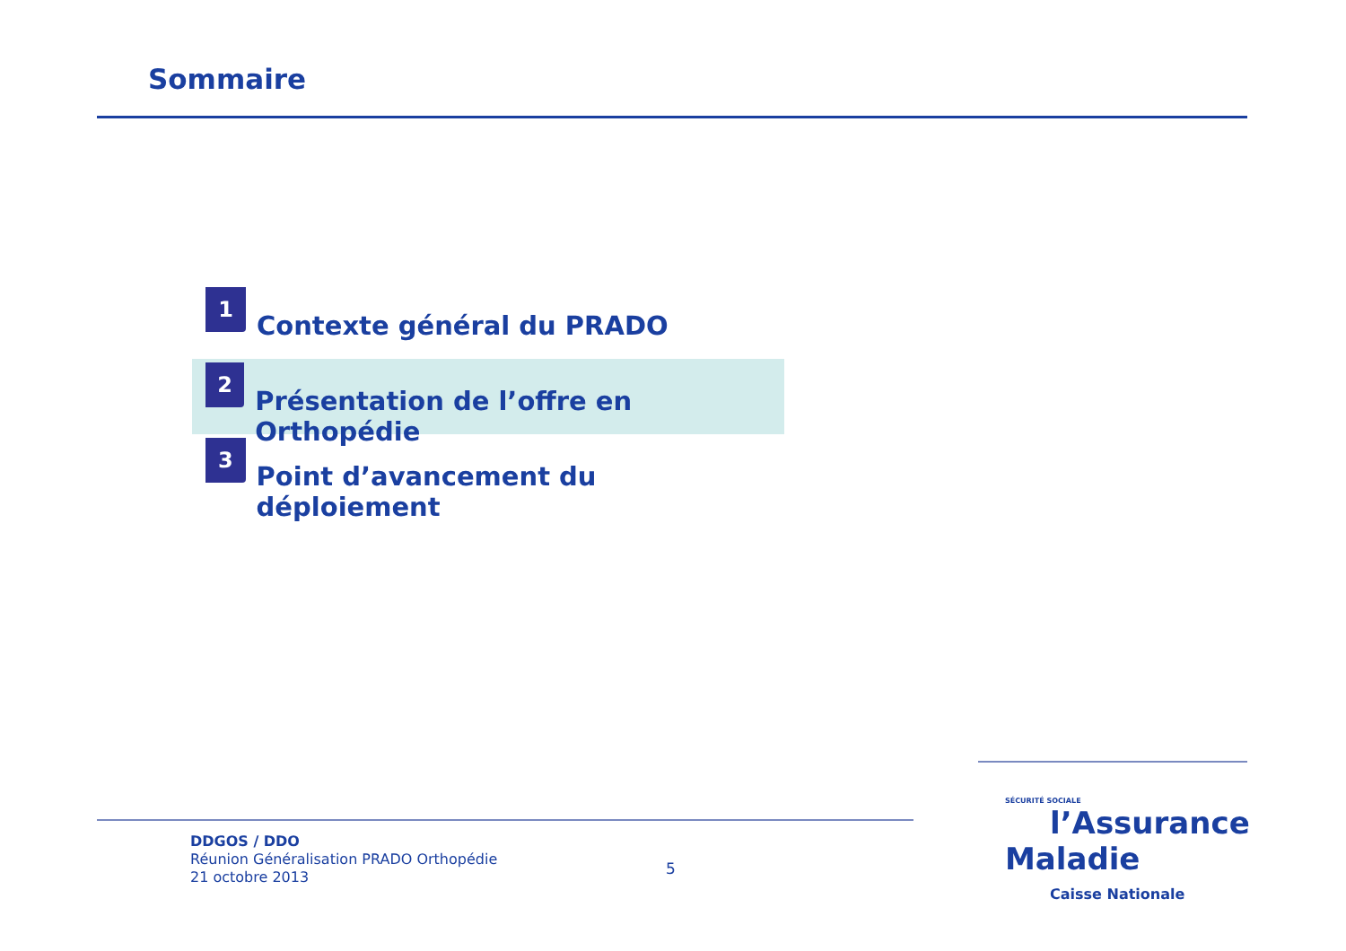Sommaire
1
Contexte général du PRADO
2
Présentation de l’offre en Orthopédie
3
Point d’avancement du déploiement
DDGOS / DDO
Réunion Généralisation PRADO Orthopédie
21 octobre 2013
5
SÉCURITÉ SOCIALE
l’Assurance
Maladie
Caisse Nationale